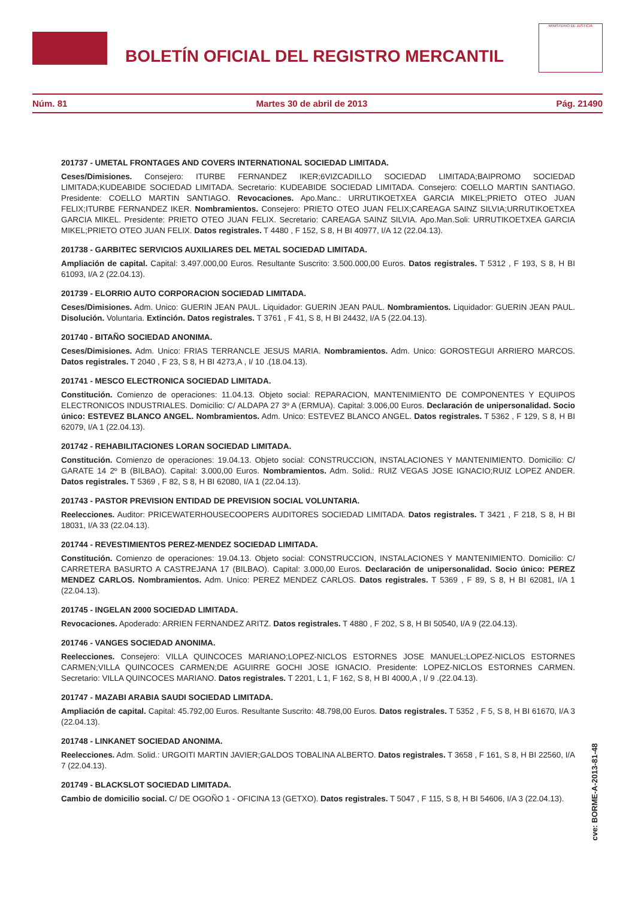BOLETÍN OFICIAL DEL REGISTRO MERCANTIL
MINISTERIO DE JUSTICIA
Núm. 81 Martes 30 de abril de 2013 Pág. 21490
201737 - UMETAL FRONTAGES AND COVERS INTERNATIONAL SOCIEDAD LIMITADA.
Ceses/Dimisiones. Consejero: ITURBE FERNANDEZ IKER;6VIZCADILLO SOCIEDAD LIMITADA;BAIPROMO SOCIEDAD LIMITADA;KUDEABIDE SOCIEDAD LIMITADA. Secretario: KUDEABIDE SOCIEDAD LIMITADA. Consejero: COELLO MARTIN SANTIAGO. Presidente: COELLO MARTIN SANTIAGO. Revocaciones. Apo.Manc.: URRUTIKOETXEA GARCIA MIKEL;PRIETO OTEO JUAN FELIX;ITURBE FERNANDEZ IKER. Nombramientos. Consejero: PRIETO OTEO JUAN FELIX;CAREAGA SAINZ SILVIA;URRUTIKOETXEA GARCIA MIKEL. Presidente: PRIETO OTEO JUAN FELIX. Secretario: CAREAGA SAINZ SILVIA. Apo.Man.Soli: URRUTIKOETXEA GARCIA MIKEL;PRIETO OTEO JUAN FELIX. Datos registrales. T 4480 , F 152, S 8, H BI 40977, I/A 12 (22.04.13).
201738 - GARBITEC SERVICIOS AUXILIARES DEL METAL SOCIEDAD LIMITADA.
Ampliación de capital. Capital: 3.497.000,00 Euros. Resultante Suscrito: 3.500.000,00 Euros. Datos registrales. T 5312 , F 193, S 8, H BI 61093, I/A 2 (22.04.13).
201739 - ELORRIO AUTO CORPORACION SOCIEDAD LIMITADA.
Ceses/Dimisiones. Adm. Unico: GUERIN JEAN PAUL. Liquidador: GUERIN JEAN PAUL. Nombramientos. Liquidador: GUERIN JEAN PAUL. Disolución. Voluntaria. Extinción. Datos registrales. T 3761 , F 41, S 8, H BI 24432, I/A 5 (22.04.13).
201740 - BITAÑO SOCIEDAD ANONIMA.
Ceses/Dimisiones. Adm. Unico: FRIAS TERRANCLE JESUS MARIA. Nombramientos. Adm. Unico: GOROSTEGUI ARRIERO MARCOS. Datos registrales. T 2040 , F 23, S 8, H BI 4273,A , I/ 10 .(18.04.13).
201741 - MESCO ELECTRONICA SOCIEDAD LIMITADA.
Constitución. Comienzo de operaciones: 11.04.13. Objeto social: REPARACION, MANTENIMIENTO DE COMPONENTES Y EQUIPOS ELECTRONICOS INDUSTRIALES. Domicilio: C/ ALDAPA 27 3º A (ERMUA). Capital: 3.006,00 Euros. Declaración de unipersonalidad. Socio único: ESTEVEZ BLANCO ANGEL. Nombramientos. Adm. Unico: ESTEVEZ BLANCO ANGEL. Datos registrales. T 5362 , F 129, S 8, H BI 62079, I/A 1 (22.04.13).
201742 - REHABILITACIONES LORAN SOCIEDAD LIMITADA.
Constitución. Comienzo de operaciones: 19.04.13. Objeto social: CONSTRUCCION, INSTALACIONES Y MANTENIMIENTO. Domicilio: C/ GARATE 14 2º B (BILBAO). Capital: 3.000,00 Euros. Nombramientos. Adm. Solid.: RUIZ VEGAS JOSE IGNACIO;RUIZ LOPEZ ANDER. Datos registrales. T 5369 , F 82, S 8, H BI 62080, I/A 1 (22.04.13).
201743 - PASTOR PREVISION ENTIDAD DE PREVISION SOCIAL VOLUNTARIA.
Reelecciones. Auditor: PRICEWATERHOUSECOOPERS AUDITORES SOCIEDAD LIMITADA. Datos registrales. T 3421 , F 218, S 8, H BI 18031, I/A 33 (22.04.13).
201744 - REVESTIMIENTOS PEREZ-MENDEZ SOCIEDAD LIMITADA.
Constitución. Comienzo de operaciones: 19.04.13. Objeto social: CONSTRUCCION, INSTALACIONES Y MANTENIMIENTO. Domicilio: C/ CARRETERA BASURTO A CASTREJANA 17 (BILBAO). Capital: 3.000,00 Euros. Declaración de unipersonalidad. Socio único: PEREZ MENDEZ CARLOS. Nombramientos. Adm. Unico: PEREZ MENDEZ CARLOS. Datos registrales. T 5369 , F 89, S 8, H BI 62081, I/A 1 (22.04.13).
201745 - INGELAN 2000 SOCIEDAD LIMITADA.
Revocaciones. Apoderado: ARRIEN FERNANDEZ ARITZ. Datos registrales. T 4880 , F 202, S 8, H BI 50540, I/A 9 (22.04.13).
201746 - VANGES SOCIEDAD ANONIMA.
Reelecciones. Consejero: VILLA QUINCOCES MARIANO;LOPEZ-NICLOS ESTORNES JOSE MANUEL;LOPEZ-NICLOS ESTORNES CARMEN;VILLA QUINCOCES CARMEN;DE AGUIRRE GOCHI JOSE IGNACIO. Presidente: LOPEZ-NICLOS ESTORNES CARMEN. Secretario: VILLA QUINCOCES MARIANO. Datos registrales. T 2201, L 1, F 162, S 8, H BI 4000,A , I/ 9 .(22.04.13).
201747 - MAZABI ARABIA SAUDI SOCIEDAD LIMITADA.
Ampliación de capital. Capital: 45.792,00 Euros. Resultante Suscrito: 48.798,00 Euros. Datos registrales. T 5352 , F 5, S 8, H BI 61670, I/A 3 (22.04.13).
201748 - LINKANET SOCIEDAD ANONIMA.
Reelecciones. Adm. Solid.: URGOITI MARTIN JAVIER;GALDOS TOBALINA ALBERTO. Datos registrales. T 3658 , F 161, S 8, H BI 22560, I/A 7 (22.04.13).
201749 - BLACKSLOT SOCIEDAD LIMITADA.
Cambio de domicilio social. C/ DE OGOÑO 1 - OFICINA 13 (GETXO). Datos registrales. T 5047 , F 115, S 8, H BI 54606, I/A 3 (22.04.13).
cve: BORME-A-2013-81-48